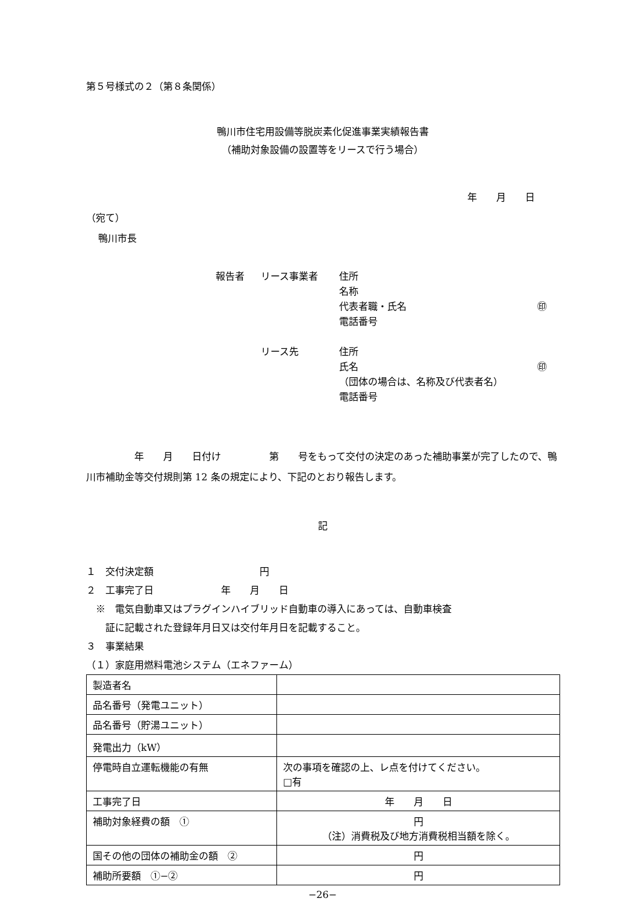第５号様式の２（第８条関係）
鴨川市住宅用設備等脱炭素化促進事業実績報告書
（補助対象設備の設置等をリースで行う場合）
年　　月　　日
（宛て）
鴨川市長
| 報告者 | リース事業者 | 住所 名称 代表者職・氏名 ㊞ 電話番号 |
| | リース先 | 住所 氏名 ㊞ （団体の場合は、名称及び代表者名） 電話番号 |
　　　　　年　　月　　日付け　　　　　第　　号をもって交付の決定のあった補助事業が完了したので、鴨川市補助金等交付規則第 12 条の規定により、下記のとおり報告します。
記
１　交付決定額　　　　　　　　　　　円
２　工事完了日　　　　　　　年　　月　　日
　※　電気自動車又はプラグインハイブリッド自動車の導入にあっては、自動車検査
　　証に記載された登録年月日又は交付年月日を記載すること。
３　事業結果
（１）家庭用燃料電池システム（エネファーム）
| 製造者名 | |
| 品名番号（発電ユニット） | |
| 品名番号（貯湯ユニット） | |
| 発電出力（kW） | |
| 停電時自立運転機能の有無 | 次の事項を確認の上、レ点を付けてください。 □有 |
| 工事完了日 | 年 月 日 |
| 補助対象経費の額 ① | 円 （注）消費税及び地方消費税相当額を除く。 |
| 国その他の団体の補助金の額 ② | 円 |
| 補助所要額 ①−② | 円 |
−26−